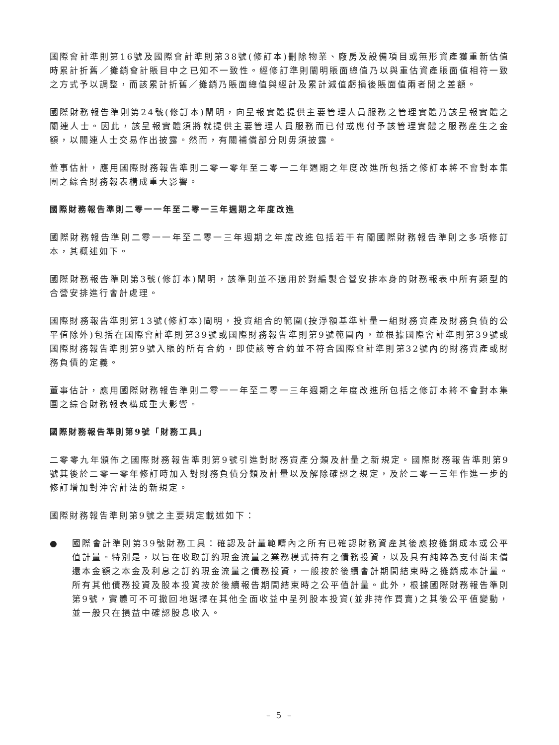國際會計準則第16號及國際會計準則第38號(修訂本)刪除物業、廠房及設備項目或無形資產獲重新估值時累計折舊／攤銷會計賬目中之已知不一致性。經修訂準則闡明賬面總值乃以與重估資產賬面值相符一致之方式予以調整，而該累計折舊／攤銷乃賬面總值與經計及累計減值虧損後賬面值兩者間之差額。
國際財務報告準則第24號(修訂本)闡明，向呈報實體提供主要管理人員服務之管理實體乃該呈報實體之關連人士。因此，該呈報實體須將就提供主要管理人員服務而已付或應付予該管理實體之服務產生之金額，以關連人士交易作出披露。然而，有關補償部分則毋須披露。
董事估計，應用國際財務報告準則二零一零年至二零一二年週期之年度改進所包括之修訂本將不會對本集團之綜合財務報表構成重大影響。
國際財務報告準則二零一一年至二零一三年週期之年度改進
國際財務報告準則二零一一年至二零一三年週期之年度改進包括若干有關國際財務報告準則之多項修訂本，其概述如下。
國際財務報告準則第3號(修訂本)闡明，該準則並不適用於對編製合營安排本身的財務報表中所有類型的合營安排進行會計處理。
國際財務報告準則第13號(修訂本)闡明，投資組合的範圍(按淨額基準計量一組財務資產及財務負債的公平值除外)包括在國際會計準則第39號或國際財務報告準則第9號範圍內，並根據國際會計準則第39號或國際財務報告準則第9號入賬的所有合約，即使該等合約並不符合國際會計準則第32號內的財務資產或財務負債的定義。
董事估計，應用國際財務報告準則二零一一年至二零一三年週期之年度改進所包括之修訂本將不會對本集團之綜合財務報表構成重大影響。
國際財務報告準則第9號「財務工具」
二零零九年頒佈之國際財務報告準則第9號引進對財務資產分類及計量之新規定。國際財務報告準則第9號其後於二零一零年修訂時加入對財務負債分類及計量以及解除確認之規定，及於二零一三年作進一步的修訂增加對沖會計法的新規定。
國際財務報告準則第9號之主要規定載述如下：
● 國際會計準則第39號財務工具：確認及計量範疇內之所有已確認財務資產其後應按攤銷成本或公平值計量。特別是，以旨在收取訂約現金流量之業務模式持有之債務投資，以及具有純粹為支付尚未償還本金額之本金及利息之訂約現金流量之債務投資，一般按於後續會計期間結束時之攤銷成本計量。所有其他債務投資及股本投資按於後續報告期間結束時之公平值計量。此外，根據國際財務報告準則第9號，實體可不可撤回地選擇在其他全面收益中呈列股本投資(並非持作買賣)之其後公平值變動，並一般只在損益中確認股息收入。
– 5 –